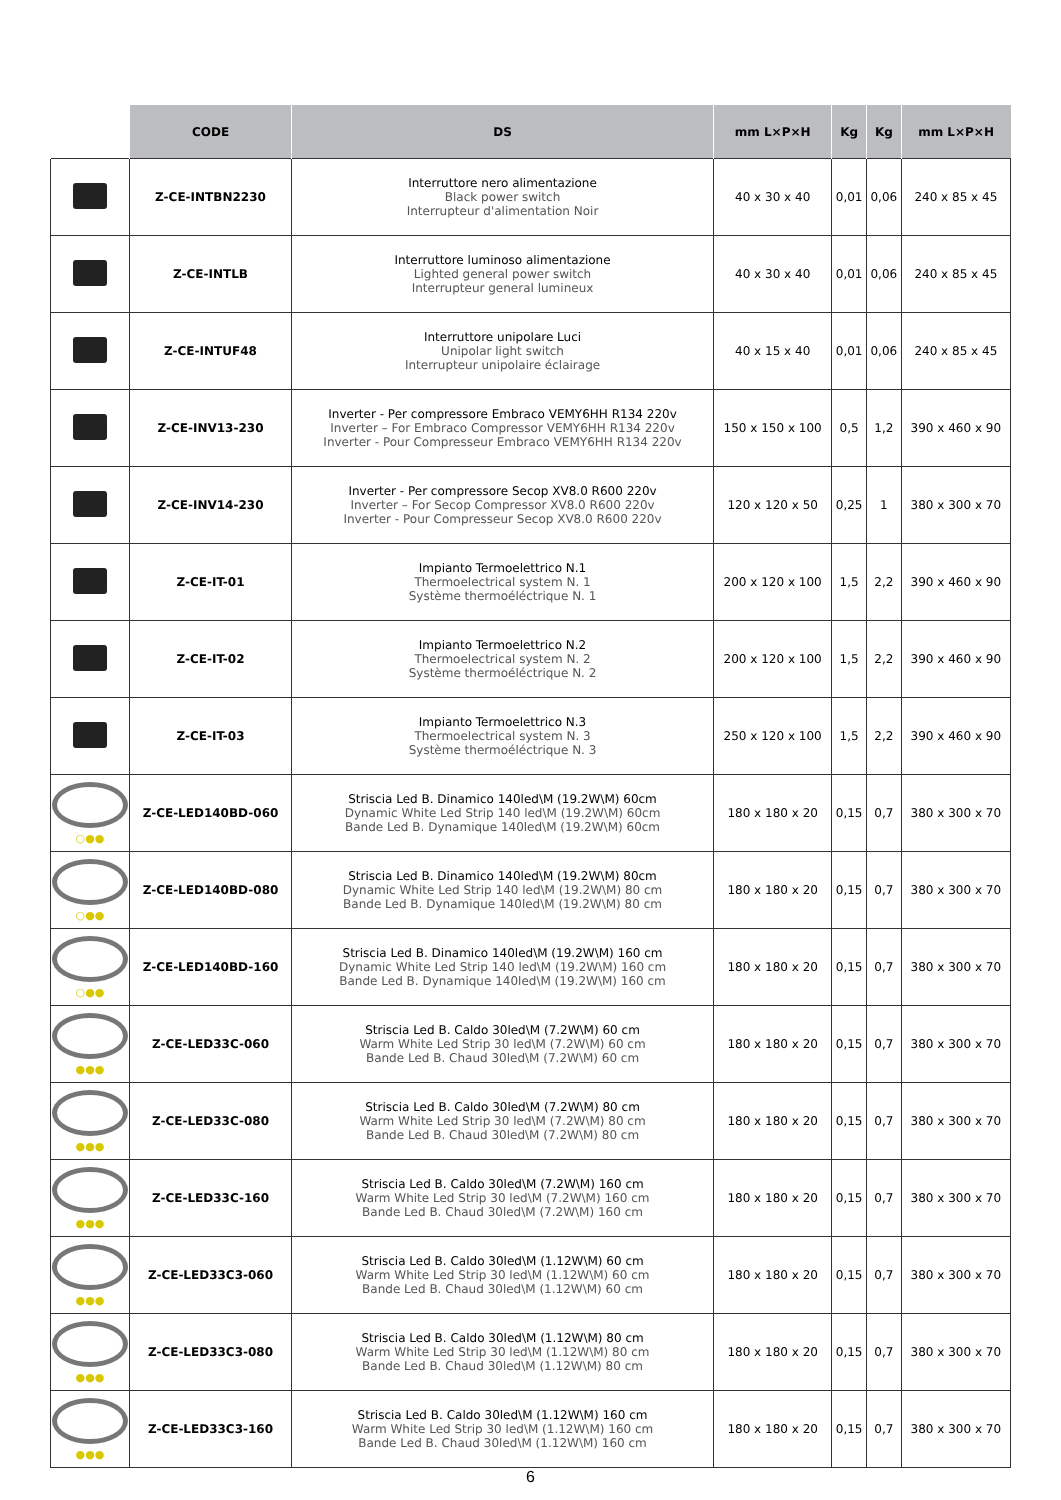| | CODE | DS | mm L×P×H | Kg | Kg | mm L×P×H |
| --- | --- | --- | --- | --- | --- | --- |
| | Z-CE-INTBN2230 | Interruttore nero alimentazione Black power switch Interrupteur d'alimentation Noir | 40 x 30 x 40 | 0,01 | 0,06 | 240 x 85 x 45 |
| | Z-CE-INTLB | Interruttore luminoso alimentazione Lighted general power switch Interrupteur general lumineux | 40 x 30 x 40 | 0,01 | 0,06 | 240 x 85 x 45 |
| | Z-CE-INTUF48 | Interruttore unipolare Luci Unipolar light switch Interrupteur unipolaire éclairage | 40 x 15 x 40 | 0,01 | 0,06 | 240 x 85 x 45 |
| | Z-CE-INV13-230 | Inverter - Per compressore Embraco VEMY6HH R134 220v Inverter – For Embraco Compressor VEMY6HH R134 220v Inverter - Pour Compresseur Embraco VEMY6HH R134 220v | 150 x 150 x 100 | 0,5 | 1,2 | 390 x 460 x 90 |
| | Z-CE-INV14-230 | Inverter - Per compressore Secop XV8.0 R600 220v Inverter – For Secop Compressor XV8.0 R600 220v Inverter - Pour Compresseur Secop XV8.0 R600 220v | 120 x 120 x 50 | 0,25 | 1 | 380 x 300 x 70 |
| | Z-CE-IT-01 | Impianto Termoelettrico N.1 Thermoelectrical system N. 1 Système thermoéléctrique N. 1 | 200 x 120 x 100 | 1,5 | 2,2 | 390 x 460 x 90 |
| | Z-CE-IT-02 | Impianto Termoelettrico N.2 Thermoelectrical system N. 2 Système thermoéléctrique N. 2 | 200 x 120 x 100 | 1,5 | 2,2 | 390 x 460 x 90 |
| | Z-CE-IT-03 | Impianto Termoelettrico N.3 Thermoelectrical system N. 3 Système thermoéléctrique N. 3 | 250 x 120 x 100 | 1,5 | 2,2 | 390 x 460 x 90 |
| ○●● | Z-CE-LED140BD-060 | Striscia Led B. Dinamico 140led\M (19.2W\M) 60cm Dynamic White Led Strip 140 led\M (19.2W\M) 60cm Bande Led B. Dynamique 140led\M (19.2W\M) 60cm | 180 x 180 x 20 | 0,15 | 0,7 | 380 x 300 x 70 |
| ○●● | Z-CE-LED140BD-080 | Striscia Led B. Dinamico 140led\M (19.2W\M) 80cm Dynamic White Led Strip 140 led\M (19.2W\M) 80 cm Bande Led B. Dynamique 140led\M (19.2W\M) 80 cm | 180 x 180 x 20 | 0,15 | 0,7 | 380 x 300 x 70 |
| ○●● | Z-CE-LED140BD-160 | Striscia Led B. Dinamico 140led\M (19.2W\M) 160 cm Dynamic White Led Strip 140 led\M (19.2W\M) 160 cm Bande Led B. Dynamique 140led\M (19.2W\M) 160 cm | 180 x 180 x 20 | 0,15 | 0,7 | 380 x 300 x 70 |
| ●●● | Z-CE-LED33C-060 | Striscia Led B. Caldo 30led\M (7.2W\M) 60 cm Warm White Led Strip 30 led\M (7.2W\M) 60 cm Bande Led B. Chaud 30led\M (7.2W\M) 60 cm | 180 x 180 x 20 | 0,15 | 0,7 | 380 x 300 x 70 |
| ●●● | Z-CE-LED33C-080 | Striscia Led B. Caldo 30led\M (7.2W\M) 80 cm Warm White Led Strip 30 led\M (7.2W\M) 80 cm Bande Led B. Chaud 30led\M (7.2W\M) 80 cm | 180 x 180 x 20 | 0,15 | 0,7 | 380 x 300 x 70 |
| ●●● | Z-CE-LED33C-160 | Striscia Led B. Caldo 30led\M (7.2W\M) 160 cm Warm White Led Strip 30 led\M (7.2W\M) 160 cm Bande Led B. Chaud 30led\M (7.2W\M) 160 cm | 180 x 180 x 20 | 0,15 | 0,7 | 380 x 300 x 70 |
| ●●● | Z-CE-LED33C3-060 | Striscia Led B. Caldo 30led\M (1.12W\M) 60 cm Warm White Led Strip 30 led\M (1.12W\M) 60 cm Bande Led B. Chaud 30led\M (1.12W\M) 60 cm | 180 x 180 x 20 | 0,15 | 0,7 | 380 x 300 x 70 |
| ●●● | Z-CE-LED33C3-080 | Striscia Led B. Caldo 30led\M (1.12W\M) 80 cm Warm White Led Strip 30 led\M (1.12W\M) 80 cm Bande Led B. Chaud 30led\M (1.12W\M) 80 cm | 180 x 180 x 20 | 0,15 | 0,7 | 380 x 300 x 70 |
| ●●● | Z-CE-LED33C3-160 | Striscia Led B. Caldo 30led\M (1.12W\M) 160 cm Warm White Led Strip 30 led\M (1.12W\M) 160 cm Bande Led B. Chaud 30led\M (1.12W\M) 160 cm | 180 x 180 x 20 | 0,15 | 0,7 | 380 x 300 x 70 |
6